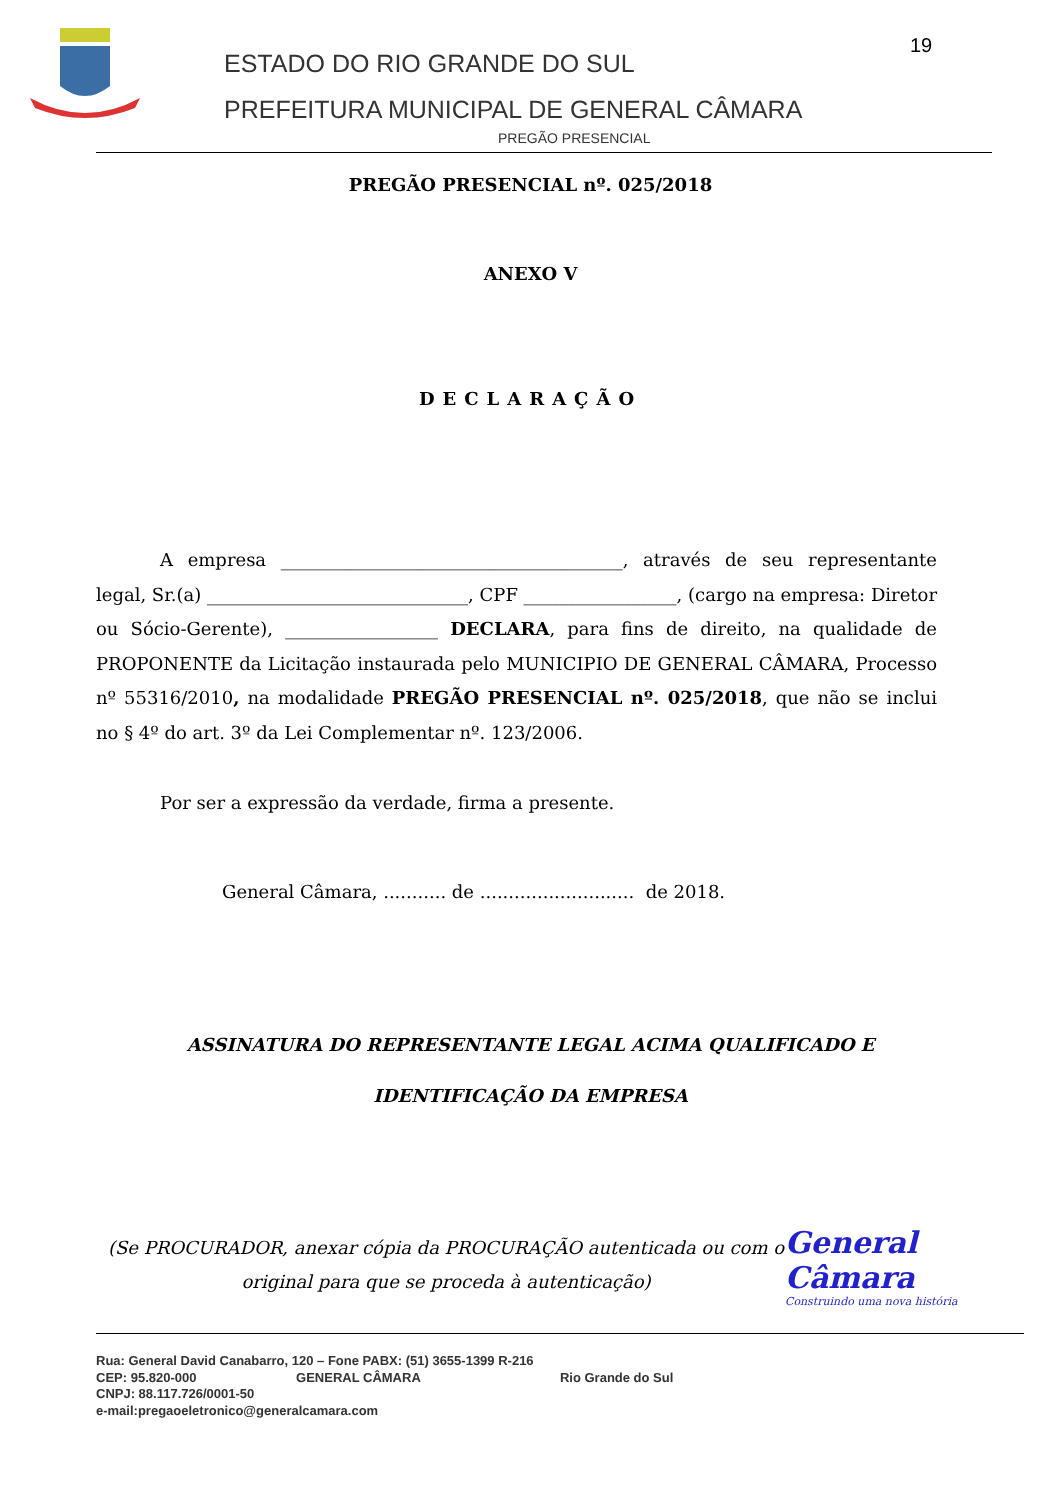ESTADO DO RIO GRANDE DO SUL
PREFEITURA MUNICIPAL DE GENERAL CÂMARA
19
PREGÃO PRESENCIAL
PREGÃO PRESENCIAL nº. 025/2018
ANEXO V
DECLARAÇÃO
A empresa ______________________________________, através de seu representante legal, Sr.(a) _____________________________, CPF _________________, (cargo na empresa: Diretor ou Sócio-Gerente), _________________ DECLARA, para fins de direito, na qualidade de PROPONENTE da Licitação instaurada pelo MUNICIPIO DE GENERAL CÂMARA, Processo nº 55316/2010, na modalidade PREGÃO PRESENCIAL nº. 025/2018, que não se inclui no § 4º do art. 3º da Lei Complementar nº. 123/2006.
Por ser a expressão da verdade, firma a presente.
General Câmara, ........... de ........................... de 2018.
ASSINATURA DO REPRESENTANTE LEGAL ACIMA QUALIFICADO E
IDENTIFICAÇÃO DA EMPRESA
(Se PROCURADOR, anexar cópia da PROCURAÇÃO autenticada ou com o original para que se proceda à autenticação)
General Câmara
Construindo uma nova história
Rua: General David Canabarro, 120 – Fone PABX: (51) 3655-1399 R-216
CEP: 95.820-000 GENERAL CÂMARA Rio Grande do Sul
CNPJ: 88.117.726/0001-50
e-mail:pregaoeletronico@generalcamara.com